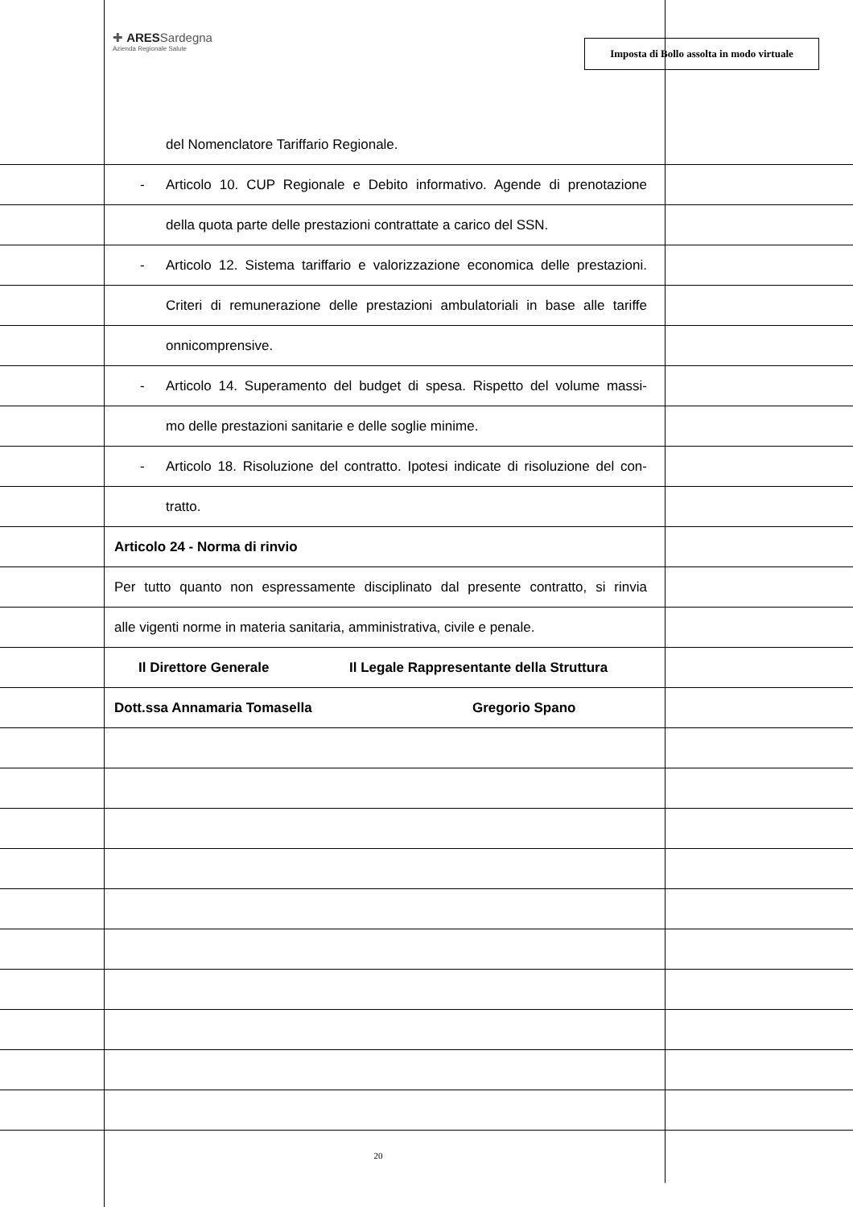✚ ARESSardegna
Azienda Regionale Salute
Imposta di Bollo assolta in modo virtuale
del Nomenclatore Tariffario Regionale.
-
Articolo 10. CUP Regionale e Debito informativo. Agende di prenotazione
della quota parte delle prestazioni contrattate a carico del SSN.
-
Articolo 12. Sistema tariffario e valorizzazione economica delle prestazioni.
Criteri di remunerazione delle prestazioni ambulatoriali in base alle tariffe
onnicomprensive.
-
Articolo 14. Superamento del budget di spesa. Rispetto del volume massi-
mo delle prestazioni sanitarie e delle soglie minime.
-
Articolo 18. Risoluzione del contratto. Ipotesi indicate di risoluzione del con-
tratto.
Articolo 24 - Norma di rinvio
Per tutto quanto non espressamente disciplinato dal presente contratto, si rinvia
alle vigenti norme in materia sanitaria, amministrativa, civile e penale.
Il Direttore Generale Il Legale Rappresentante della Struttura
Dott.ssa Annamaria Tomasella Gregorio Spano
20